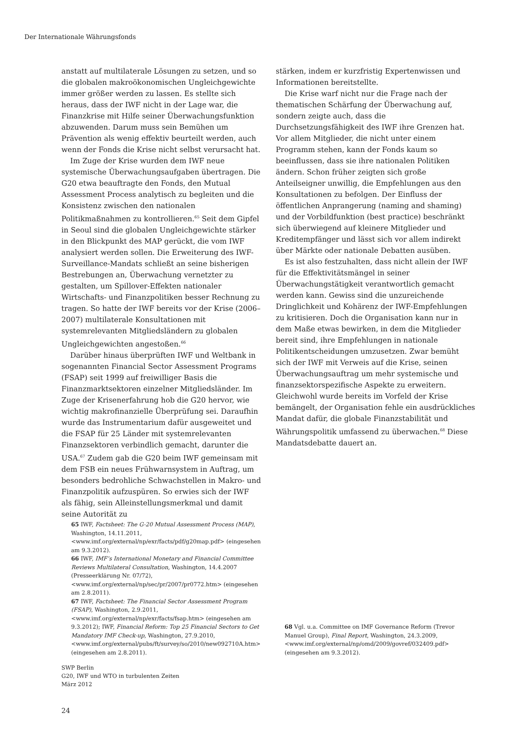Der Internationale Währungsfonds
anstatt auf multilaterale Lösungen zu setzen, und so die globalen makroökonomischen Ungleichgewichte immer größer werden zu lassen. Es stellte sich heraus, dass der IWF nicht in der Lage war, die Finanzkrise mit Hilfe seiner Überwachungsfunktion abzuwenden. Darum muss sein Bemühen um Prävention als wenig effektiv beurteilt werden, auch wenn der Fonds die Krise nicht selbst verursacht hat.
Im Zuge der Krise wurden dem IWF neue systemische Überwachungsaufgaben übertragen. Die G20 etwa beauftragte den Fonds, den Mutual Assessment Process analytisch zu begleiten und die Konsistenz zwischen den nationalen Politikmaßnahmen zu kontrollieren.<sup>65</sup> Seit dem Gipfel in Seoul sind die globalen Ungleichgewichte stärker in den Blickpunkt des MAP gerückt, die vom IWF analysiert werden sollen. Die Erweiterung des IWF-Surveillance-Mandats schließt an seine bisherigen Bestrebungen an, Überwachung vernetzter zu gestalten, um Spillover-Effekten nationaler Wirtschafts- und Finanzpolitiken besser Rechnung zu tragen. So hatte der IWF bereits vor der Krise (2006–2007) multilaterale Konsultationen mit systemrelevanten Mitgliedsländern zu globalen Ungleichgewichten angestoßen.<sup>66</sup>
Darüber hinaus überprüften IWF und Weltbank in sogenannten Financial Sector Assessment Programs (FSAP) seit 1999 auf freiwilliger Basis die Finanzmarktsektoren einzelner Mitgliedsländer. Im Zuge der Krisenerfahrung hob die G20 hervor, wie wichtig makrofinanzielle Überprüfung sei. Daraufhin wurde das Instrumentarium dafür ausgeweitet und die FSAP für 25 Länder mit systemrelevanten Finanzsektoren verbindlich gemacht, darunter die USA.<sup>67</sup> Zudem gab die G20 beim IWF gemeinsam mit dem FSB ein neues Frühwarnsystem in Auftrag, um besonders bedrohliche Schwachstellen in Makro- und Finanzpolitik aufzuspüren. So erwies sich der IWF als fähig, sein Alleinstellungsmerkmal und damit seine Autorität zu
stärken, indem er kurzfristig Expertenwissen und Informationen bereitstellte.
Die Krise warf nicht nur die Frage nach der thematischen Schärfung der Überwachung auf, sondern zeigte auch, dass die Durchsetzungsfähigkeit des IWF ihre Grenzen hat. Vor allem Mitglieder, die nicht unter einem Programm stehen, kann der Fonds kaum so beeinflussen, dass sie ihre nationalen Politiken ändern. Schon früher zeigten sich große Anteilseigner unwillig, die Empfehlungen aus den Konsultationen zu befolgen. Der Einfluss der öffentlichen Anprangerung (naming and shaming) und der Vorbildfunktion (best practice) beschränkt sich überwiegend auf kleinere Mitglieder und Kreditempfänger und lässt sich vor allem indirekt über Märkte oder nationale Debatten ausüben.
Es ist also festzuhalten, dass nicht allein der IWF für die Effektivitätsmängel in seiner Überwachungstätigkeit verantwortlich gemacht werden kann. Gewiss sind die unzureichende Dringlichkeit und Kohärenz der IWF-Empfehlungen zu kritisieren. Doch die Organisation kann nur in dem Maße etwas bewirken, in dem die Mitglieder bereit sind, ihre Empfehlungen in nationale Politikentscheidungen umzusetzen. Zwar bemüht sich der IWF mit Verweis auf die Krise, seinen Überwachungsauftrag um mehr systemische und finanzsektorspezifische Aspekte zu erweitern. Gleichwohl wurde bereits im Vorfeld der Krise bemängelt, der Organisation fehle ein ausdrückliches Mandat dafür, die globale Finanzstabilität und Währungspolitik umfassend zu überwachen.<sup>68</sup> Diese Mandatsdebatte dauert an.
65 IWF, Factsheet: The G-20 Mutual Assessment Process (MAP), Washington, 14.11.2011, <www.imf.org/external/np/exr/facts/pdf/g20map.pdf> (eingesehen am 9.3.2012).
66 IWF, IMF’s International Monetary and Financial Committee Reviews Multilateral Consultation, Washington, 14.4.2007 (Presseerklärung Nr. 07/72), <www.imf.org/external/np/sec/pr/2007/pr0772.htm> (eingesehen am 2.8.2011).
67 IWF, Factsheet: The Financial Sector Assessment Program (FSAP), Washington, 2.9.2011, <www.imf.org/external/np/exr/facts/fsap.htm> (eingesehen am 9.3.2012); IWF, Financial Reform: Top 25 Financial Sectors to Get Mandatory IMF Check-up, Washington, 27.9.2010, <www.imf.org/external/pubs/ft/survey/so/2010/new092710A.htm> (eingesehen am 2.8.2011).
68 Vgl. u.a. Committee on IMF Governance Reform (Trevor Manuel Group), Final Report, Washington, 24.3.2009, <www.imf.org/external/np/omd/2009/govref/032409.pdf> (eingesehen am 9.3.2012).
SWP Berlin
G20, IWF und WTO in turbulenten Zeiten
März 2012
24